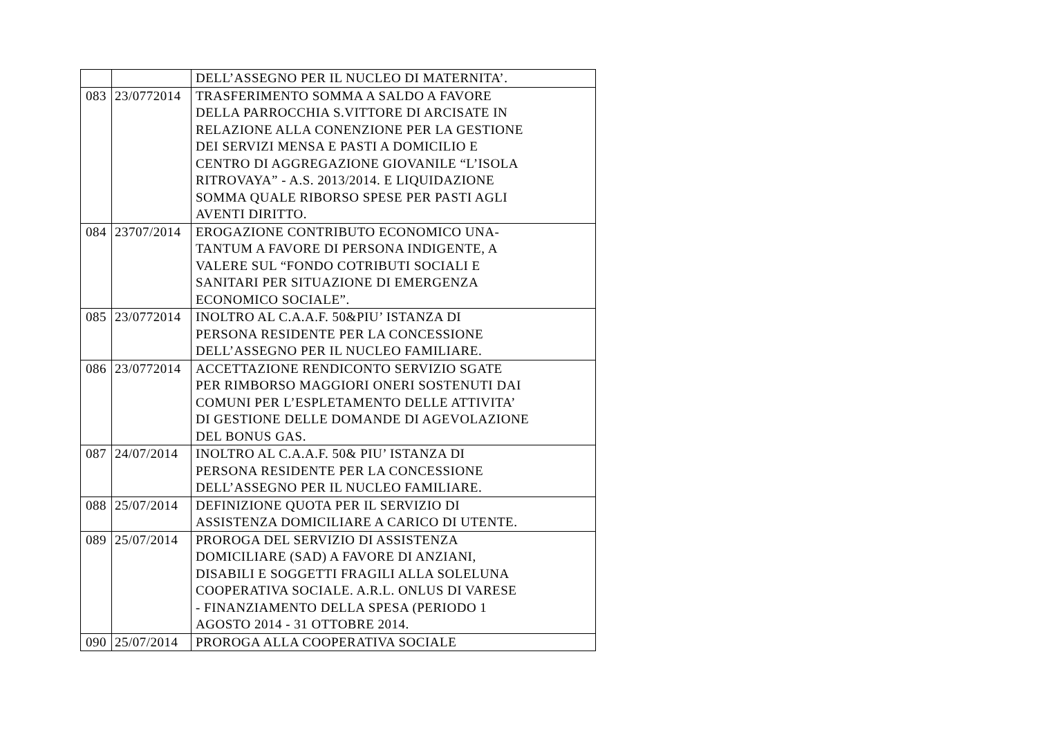| | | DELL’ASSEGNO PER IL NUCLEO DI MATERNITA’. |
| 083 | 23/0772014 | TRASFERIMENTO SOMMA A SALDO A FAVORE DELLA PARROCCHIA S.VITTORE DI ARCISATE IN RELAZIONE ALLA CONENZIONE PER LA GESTIONE DEI SERVIZI MENSA E PASTI A DOMICILIO E CENTRO DI AGGREGAZIONE GIOVANILE “L’ISOLA RITROVAYA” - A.S. 2013/2014. E LIQUIDAZIONE SOMMA QUALE RIBORSO SPESE PER PASTI AGLI AVENTI DIRITTO. |
| 084 | 23707/2014 | EROGAZIONE CONTRIBUTO ECONOMICO UNA- TANTUM A FAVORE DI PERSONA INDIGENTE, A VALERE SUL “FONDO COTRIBUTI SOCIALI E SANITARI PER SITUAZIONE DI EMERGENZA ECONOMICO SOCIALE”. |
| 085 | 23/0772014 | INOLTRO AL C.A.A.F. 50&PIU’ ISTANZA DI PERSONA RESIDENTE PER LA CONCESSIONE DELL’ASSEGNO PER IL NUCLEO FAMILIARE. |
| 086 | 23/0772014 | ACCETTAZIONE RENDICONTO SERVIZIO SGATE PER RIMBORSO MAGGIORI ONERI SOSTENUTI DAI COMUNI PER L’ESPLETAMENTO DELLE ATTIVITA’ DI GESTIONE DELLE DOMANDE DI AGEVOLAZIONE DEL BONUS GAS. |
| 087 | 24/07/2014 | INOLTRO AL C.A.A.F. 50& PIU’ ISTANZA DI PERSONA RESIDENTE PER LA CONCESSIONE DELL’ASSEGNO PER IL NUCLEO FAMILIARE. |
| 088 | 25/07/2014 | DEFINIZIONE QUOTA PER IL SERVIZIO DI ASSISTENZA DOMICILIARE A CARICO DI UTENTE. |
| 089 | 25/07/2014 | PROROGA DEL SERVIZIO DI ASSISTENZA DOMICILIARE (SAD) A FAVORE DI ANZIANI, DISABILI E SOGGETTI FRAGILI ALLA SOLELUNA COOPERATIVA SOCIALE. A.R.L. ONLUS DI VARESE - FINANZIAMENTO DELLA SPESA (PERIODO 1 AGOSTO 2014 - 31 OTTOBRE 2014. |
| 090 | 25/07/2014 | PROROGA ALLA COOPERATIVA SOCIALE |